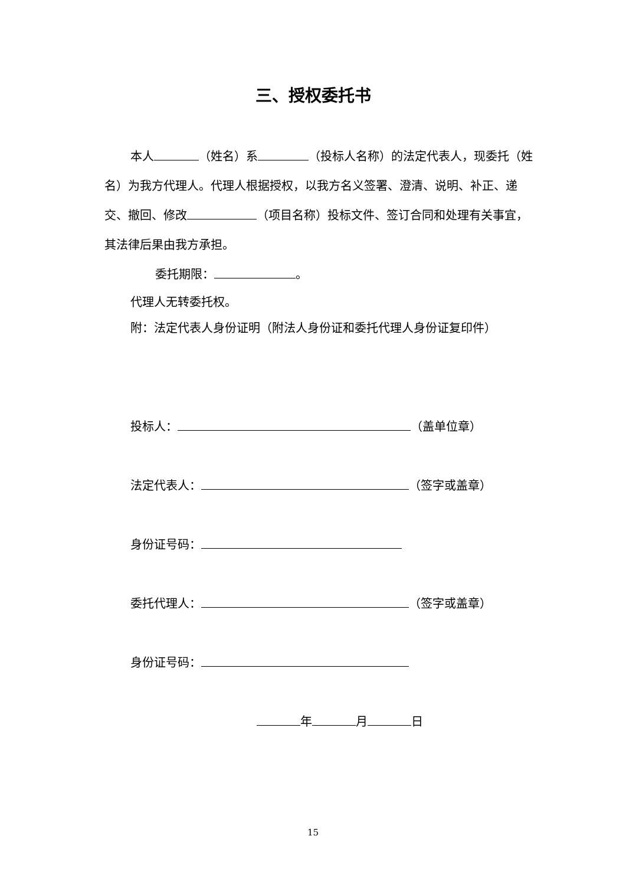三、授权委托书
本人 （姓名）系 （投标人名称）的法定代表人，现委托（姓名）为我方代理人。代理人根据授权，以我方名义签署、澄清、说明、补正、递交、撤回、修改 （项目名称）投标文件、签订合同和处理有关事宜，其法律后果由我方承担。
委托期限： 。
代理人无转委托权。
附：法定代表人身份证明（附法人身份证和委托代理人身份证复印件）
投标人： （盖单位章）
法定代表人： （签字或盖章）
身份证号码：
委托代理人： （签字或盖章）
身份证号码：
年 月 日
15